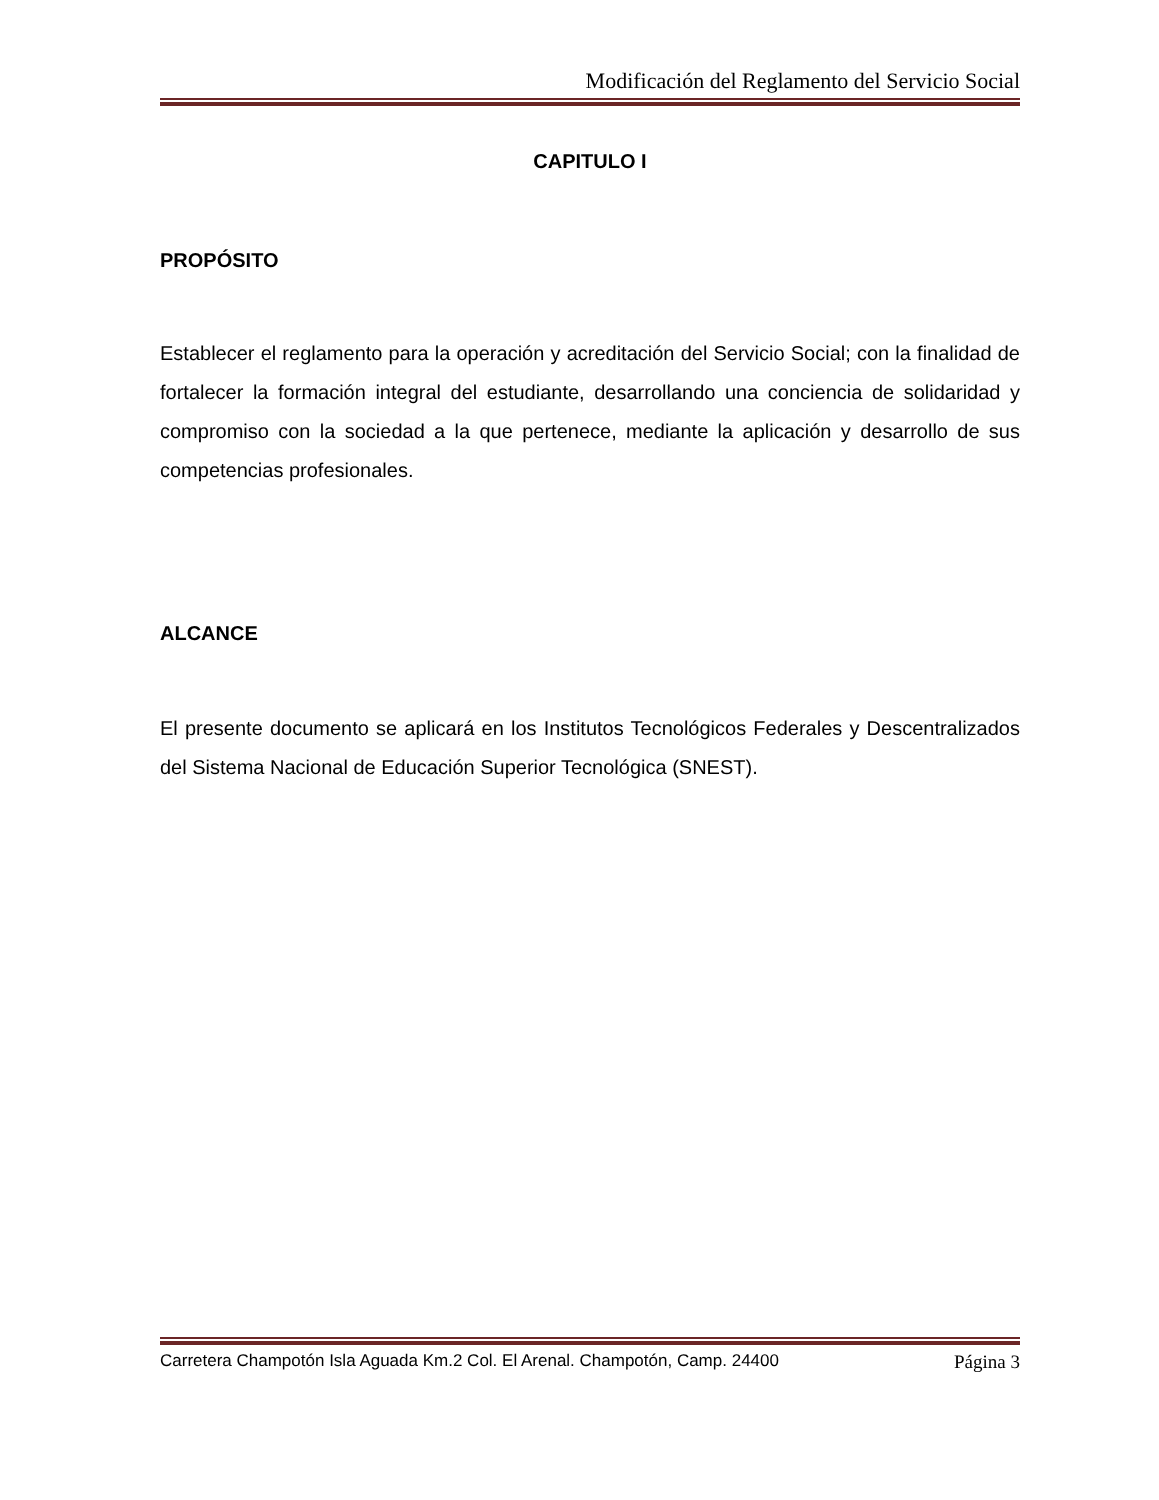Modificación del Reglamento del Servicio Social
CAPITULO I
PROPÓSITO
Establecer el reglamento para la operación y acreditación del Servicio Social; con la finalidad de fortalecer la formación integral del estudiante, desarrollando una conciencia de solidaridad y compromiso con la sociedad a la que pertenece, mediante la aplicación y desarrollo de sus competencias profesionales.
ALCANCE
El presente documento se aplicará en los Institutos Tecnológicos Federales y Descentralizados del Sistema Nacional de Educación Superior Tecnológica (SNEST).
Carretera Champotón Isla Aguada Km.2 Col. El Arenal. Champotón, Camp. 24400 Página 3